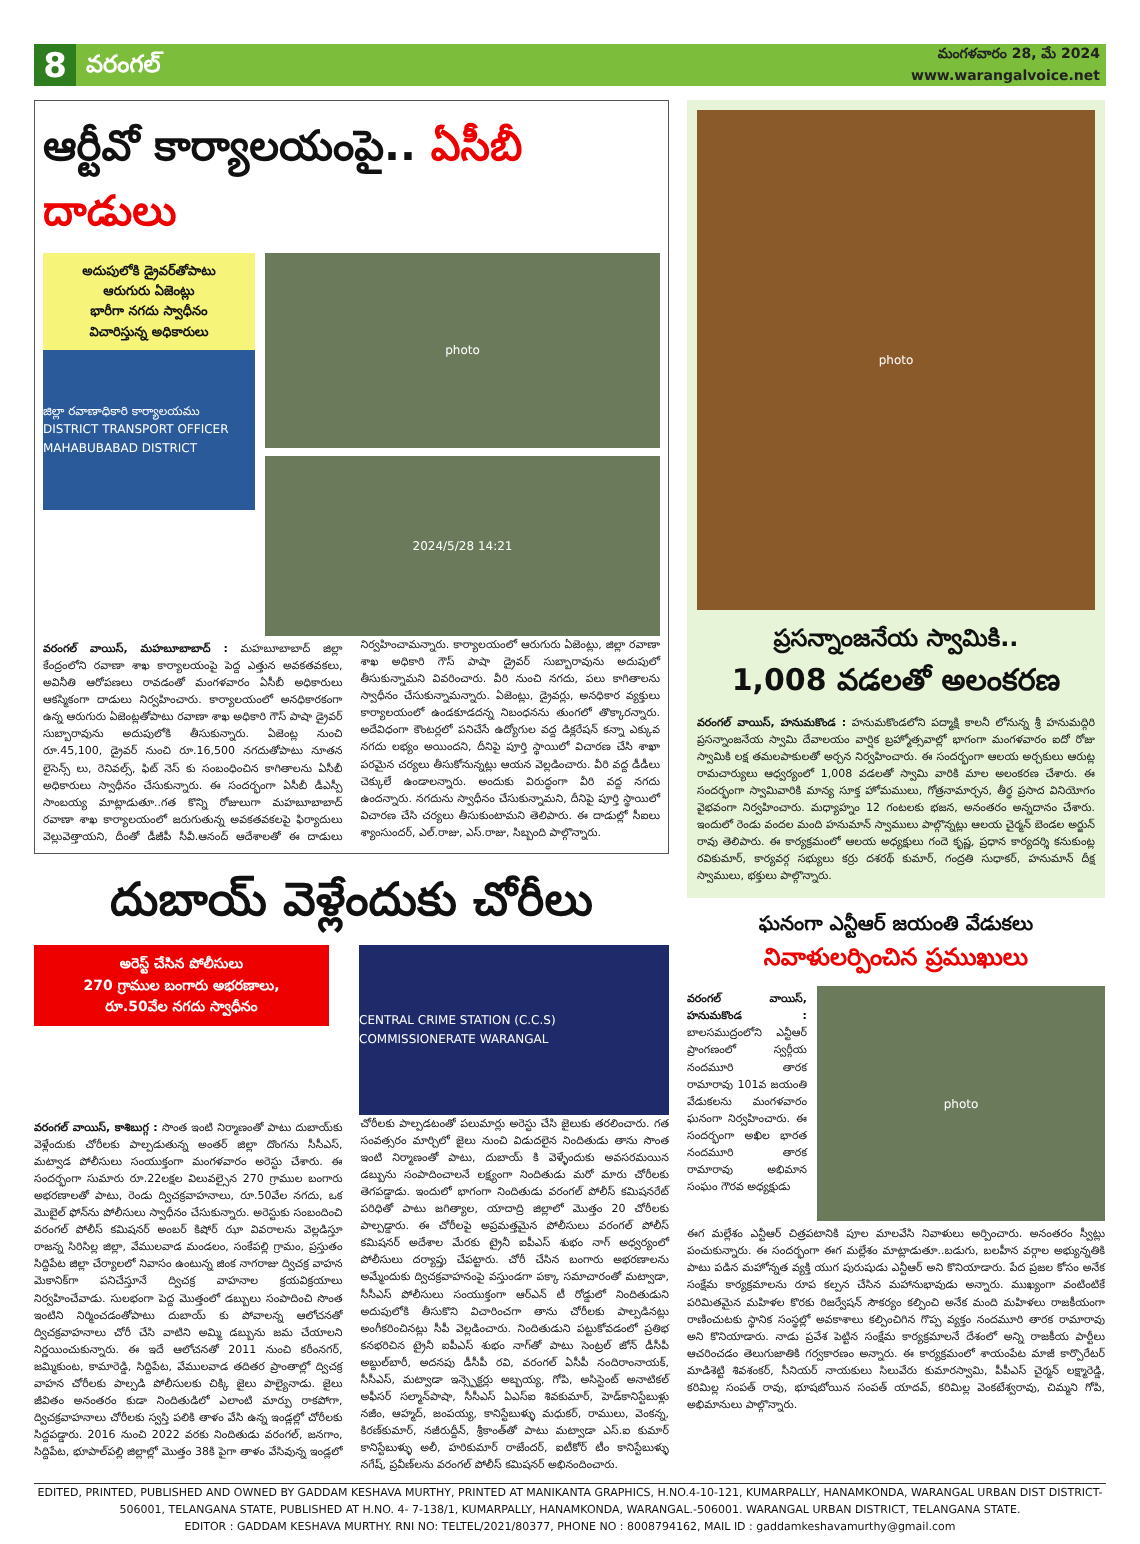8
వరంగల్
మంగళవారం 28, మే 2024
www.warangalvoice.net
ఆర్టీవో కార్యాలయంపై.. ఏసీబీ దాడులు
అదుపులోకి డ్రైవర్‌తోపాటు
ఆరుగురు ఏజెంట్లు
భారీగా నగదు స్వాధీనం
విచారిస్తున్న అధికారులు
జిల్లా రవాణాధికారి కార్యాలయము DISTRICT TRANSPORT OFFICER MAHABUBABAD DISTRICT
photo
2024/5/28 14:21
వరంగల్ వాయిస్, మహబూబాబాద్ : మహబూబాబాద్ జిల్లా కేంద్రంలోని రవాణా శాఖ కార్యాలయంపై పెద్ద ఎత్తున అవకతవకలు, అవినీతి ఆరోపణలు రావడంతో మంగళవారం ఏసీబీ అధికారులు ఆకస్మికంగా దాడులు నిర్వహించారు. కార్యాలయంలో అనధికారకంగా ఉన్న ఆరుగురు ఏజెంట్లతోపాటు రవాణా శాఖ అధికారి గౌస్ పాషా డ్రైవర్ సుబ్బారావును అదుపులోకి తీసుకున్నారు. ఏజెంట్ల నుంచి రూ.45,100, డ్రైవర్ నుంచి రూ.16,500 నగదుతోపాటు నూతన లైసెన్స్ లు, రెనివల్స్, ఫిట్ నెస్ కు సంబంధించిన కాగితాలను ఏసీబీ అధికారులు స్వాధీనం చేసుకున్నారు. ఈ సందర్భంగా ఏసీబీ డీఎస్పీ సాంబయ్య మాట్లాడుతూ..గత కొన్ని రోజులుగా మహబూబాబాద్ రవాణా శాఖ కార్యాలయంలో జరుగుతున్న అవకతవకలపై ఫిర్యాదులు వెల్లువెత్తాయని, దీంతో డీజీపీ సీవీ.ఆనంద్ ఆదేశాలతో ఈ దాడులు నిర్వహించామన్నారు. కార్యాలయంలో ఆరుగురు ఏజెంట్లు, జిల్లా రవాణా శాఖ అధికారి గౌస్ పాషా డ్రైవర్ సుబ్బారావును అదుపులో తీసుకున్నామని వివరించారు. వీరి నుంచి నగదు, పలు కాగితాలను స్వాధీనం చేసుకున్నామన్నారు. ఏజెంట్లు, డ్రైవర్లు, అనధికార వ్యక్తులు కార్యాలయంలో ఉండకూడదన్న నిబంధనను తుంగలో తొక్కారన్నారు. అదేవిధంగా కౌంటర్లలో పనిచేసే ఉద్యోగుల వద్ద డిక్లరేషన్ కన్నా ఎక్కువ నగదు లభ్యం అయిందని, దీనిపై పూర్తి స్థాయిలో విచారణ చేసి శాఖా పరమైన చర్యలు తీసుకోనున్నట్లు ఆయన వెల్లడించారు. వీరి వద్ద డీడీలు చెక్కులే ఉండాలన్నారు. అందుకు విరుద్ధంగా వీరి వద్ద నగదు ఉందన్నారు. నగదును స్వాధీనం చేసుకున్నామని, దీనిపై పూర్తి స్థాయిలో విచారణ చేసి చర్యలు తీసుకుంటామని తెలిపారు. ఈ దాడుల్లో సీఐలు శ్యాంసుందర్, ఎల్.రాజు, ఎస్.రాజు, సిబ్బంది పాల్గొన్నారు.
దుబాయ్ వెళ్లేందుకు చోరీలు
అరెస్ట్ చేసిన పోలీసులు
270 గ్రాముల బంగారు అభరణాలు,
రూ.50వేల నగదు స్వాధీనం
CENTRAL CRIME STATION (C.C.S) COMMISSIONERATE WARANGAL
వరంగల్ వాయిస్, కాశిబుగ్గ : సొంత ఇంటి నిర్మాణంతో పాటు దుబాయ్‌కు వెళ్లేందుకు చోరీలకు పాల్పడుతున్న అంతర్ జిల్లా దొంగను సీసీఎస్, మట్వాడ పోలీసులు సంయుక్తంగా మంగళవారం అరెస్టు చేశారు. ఈ సందర్భంగా సుమారు రూ.22లక్షల విలువల్సైన 270 గ్రాముల బంగారు అభరణాలతో పాటు, రెండు ద్విచక్రవాహనాలు, రూ.50వేల నగదు, ఒక మొబైల్ ఫోన్‌ను పోలీసులు స్వాధీనం చేసుకున్నారు. అరెస్టుకు సంబందించి వరంగల్ పోలీస్ కమిషనర్ అంబర్ కిషోర్ ఝా వివరాలను వెల్లడిస్తూ రాజన్న సిరిసిల్ల జిల్లా, వేములవాడ మండలం, సంకేపల్లి గ్రామం, ప్రస్తుతం సిద్దిపేట జిల్లా చేర్యాలలో నివాసం ఉంటున్న జింక నాగరాజు ద్విచక్ర వాహన మెకానిక్‌గా పనిచేస్తూనే ద్విచక్ర వాహనాల క్రయవిక్రయాలు నిర్వహించేవాడు. సులభంగా పెద్ద మొత్తంలో డబ్బులు సంపాదించి సొంత ఇంటిని నిర్మించడంతోపాటు దుబాయ్ కు పోవాలన్న ఆలోచనతో ద్విచక్రవాహనాలు చోరీ చేసి వాటిని అమ్మి డబ్బును జమ చేయాలని నిర్ణయించుకున్నారు. ఈ ఇదే ఆలోచనతో 2011 నుంచి కరీంనగర్, జమ్మికుంట, కామారెడ్డి, సిద్దిపేట, వేములవాడ తదితర ప్రాంతాల్లో ద్విచక్ర వాహన చోరీలకు పాల్పడి పోలీసులకు చిక్కి జైలు పాల్యైనాడు. జైలు జీవితం అనంతరం కుడా నిందితుడిలో ఎలాంటి మార్పు రాకపోగా, ద్విచక్రవాహనాలు చోరీలకు స్వస్తి పలికి తాళం వేసి ఉన్న ఇండ్లల్లో చోరీలకు సిద్దపడ్డారు. 2016 నుంచి 2022 వరకు నిందితుడు వరంగల్, జనగాం, సిద్దిపేట, భూపాల్‌పల్లి జిల్లాల్లో మొత్తం 38కి పైగా తాళం వేసివున్న ఇండ్లలో చోరీలకు పాల్పడటంతో పలుమార్లు అరెస్టు చేసి జైలుకు తరలించారు. గత సంవత్సరం మార్చిలో జైలు నుంచి విడుదలైన నిందితుడు తాను సొంత ఇంటి నిర్మాణంతో పాటు, దుబాయ్ కి వెళ్ళేందుకు అవసరమయిన డబ్బును సంపాదించాలనే లక్ష్యంగా నిందితుడు మరో మారు చోరీలకు తెగపడ్డాడు. ఇందులో భాగంగా నిందితుడు వరంగల్ పోలీస్ కమిషనరేట్ పరిధితో పాటు జగిత్యాల, యాదాద్రి జిల్లాలో మొత్తం 20 చోరీలకు పాల్పడ్డారు. ఈ చోరీలపై అప్రమత్తమైన పోలీసులు వరంగల్ పోలీస్ కమిషనర్ అదేశాల మేరకు ట్రైనీ ఐపీఎస్ శుభం నాగ్ అధ్వర్యంలో పోలీసులు దర్యాప్తు చేపట్టారు. చోరీ చేసిన బంగారు అభరణాలను అమ్మేందుకు ద్విచక్రవాహనంపై వస్తుండగా పక్కా సమాచారంతో మట్వాడా, సీసీఎస్ పోలీసులు సంయుక్తంగా ఆర్ఎన్ టీ రోడ్డులో నిందితుడుని అదుపులోకి తీసుకొని విచారించగా తాను చోరీలకు పాల్పడినట్లు అంగీకరించినట్లు సీపీ వెల్లడించారు. నిందితుడుని పట్టుకోవడంలో ప్రతిభ కనభరిచిన ట్రైనీ ఐపీఎస్ శుభం నాగ్‌తో పాటు సెంట్రల్ జోన్ డీసీపీ అబ్దుల్‌బారీ, అదనపు డీసీపీ రవి, వరంగల్ ఏసీపీ నందిరాంనాయక్, సీసీఎస్, మట్వాడా ఇన్స్పెక్టర్లు అబ్బయ్య, గోపి, అసిస్టెంట్ అనాటికల్ అఫీసర్ సల్మాన్‌పాషా, సీసీఎస్ ఏఎస్ఐ శివకుమార్, హెడ్‌కానిస్టేబుళ్లు నజీం, ఆహ్మద్, జంపయ్య, కానిస్టేబుళ్ళు మధుకర్, రాములు, వెంకన్న, కిరణ్‌కుమార్, నజీరుద్దీన్, శ్రీకాంత్‌తో పాటు మట్వాడా ఎస్.ఐ కుమార్ కానిస్టేబుళ్ళు అలీ, హరికుమార్ రాజేందర్, ఐటీకోర్ టీం కానిస్టేబుళ్ళు నగేష్, ప్రవీణ్‌లను వరంగల్ పోలీస్ కమిషనర్ అభినందించారు.
photo
ప్రసన్నాంజనేయ స్వామికి..
1,008 వడలతో అలంకరణ
వరంగల్ వాయిస్, హనుమకొండ : హనుమకొండలోని పద్మాక్షి కాలనీ లోనున్న శ్రీ హనుమద్గిరి ప్రసన్నాంజనేయ స్వామి దేవాలయం వార్షిక బ్రహ్మోత్సవాల్లో భాగంగా మంగళవారం ఐదో రోజు స్వామికి లక్ష తమలపాకులతో అర్చన నిర్వహించారు. ఈ సందర్భంగా ఆలయ అర్చకులు ఆరుట్ల రామచార్యులు ఆధ్వర్యంలో 1,008 వడలతో స్వామి వారికి మాల అలంకరణ చేశారు. ఈ సందర్భంగా స్వామివారికి మాన్య సూక్త హోమములు, గోత్రనామార్చన, తీర్థ ప్రసాద వినియోగం వైభవంగా నిర్వహించారు. మధ్యాహ్నం 12 గంటలకు భజన, అనంతరం అన్నదానం చేశారు. ఇందులో రెండు వందల మంది హనుమాన్ స్వాములు పాల్గొన్నట్లు ఆలయ చైర్మన్ బెండల అర్జున్ రావు తెలిపారు. ఈ కార్యక్రమంలో ఆలయ అధ్యక్షులు గందె కృష్ణ, ప్రధాన కార్యదర్శి కనుకుంట్ల రవికుమార్, కార్యవర్గ సభ్యులు కర్రు దశరథ్ కుమార్, గంద్రతి సుధాకర్, హనుమాన్ దీక్ష స్వాములు, భక్తులు పాల్గొన్నారు.
ఘనంగా ఎన్టీఆర్ జయంతి వేడుకలు
నివాళులర్పించిన ప్రముఖులు
వరంగల్ వాయిస్, హనుమకొండ : బాలసముద్రంలోని ఎన్టీఆర్ ప్రాంగణంలో స్వర్గీయ నందమూరి తారక రామారావు 101వ జయంతి వేడుకలను మంగళవారం ఘనంగా నిర్వహించారు. ఈ సందర్భంగా అఖిల భారత నందమూరి తారక రామారావు అభిమాన సంఘం గౌరవ అధ్యక్షుడు
photo
ఈగ మల్లేశం ఎన్టీఆర్ చిత్రపటానికి పూల మాలవేసి నివాళులు అర్పించారు. అనంతరం స్వీట్లు పంచుకున్నారు. ఈ సందర్భంగా ఈగ మల్లేశం మాట్లాడుతూ..బడుగు, బలహీన వర్గాల అభ్యున్నతికి పాటు పడిన మహోన్నత వ్యక్తి యుగ పురుషుడు ఎన్టీఆర్ అని కొనియాడారు. పేద ప్రజల కోసం అనేక సంక్షేమ కార్యక్రమాలను రూప కల్పన చేసిన మహానుభావుడు అన్నారు. ముఖ్యంగా వంటింటికే పరిమితమైన మహిళల కొరకు రిజర్వేషన్ సౌకర్యం కల్పించి అనేక మంది మహిళలు రాజకీయంగా రాణించుటకు స్థానిక సంస్థల్లో అవకాశాలు కల్పించిగిన గొప్ప వ్యక్తం నందమూరి తారక రామారావు అని కొనియాడారు. నాడు ప్రవేశ పెట్టిన సంక్షేమ కార్యక్రమాలనే దేశంలో అన్ని రాజకీయ పార్టీలు ఆచరించడం తెలుగుజాతికి గర్వకారణం అన్నారు. ఈ కార్యక్రమంలో శాయంపేట మాజీ కార్పొరేటర్ మాడిశెట్టి శివశంకర్, సీనియర్ నాయకులు సిలువేరు కుమారస్వామి, పీపీఎస్ చైర్మన్ లక్ష్మారెడ్డి, కరిమిల్ల సంపత్ రావు, భూషబోయిన సంపత్ యాదవ్, కరిమిల్ల వెంకటేశ్వరావు, చిమ్మని గోపి, అభిమానులు పాల్గొన్నారు.
EDITED, PRINTED, PUBLISHED AND OWNED BY GADDAM KESHAVA MURTHY, PRINTED AT MANIKANTA GRAPHICS, H.NO.4-10-121, KUMARPALLY, HANAMKONDA, WARANGAL URBAN DIST DISTRICT-506001, TELANGANA STATE, PUBLISHED AT H.NO. 4- 7-138/1, KUMARPALLY, HANAMKONDA, WARANGAL.-506001. WARANGAL URBAN DISTRICT, TELANGANA STATE.
EDITOR : GADDAM KESHAVA MURTHY. RNI NO: TELTEL/2021/80377, PHONE NO : 8008794162, MAIL ID : gaddamkeshavamurthy@gmail.com